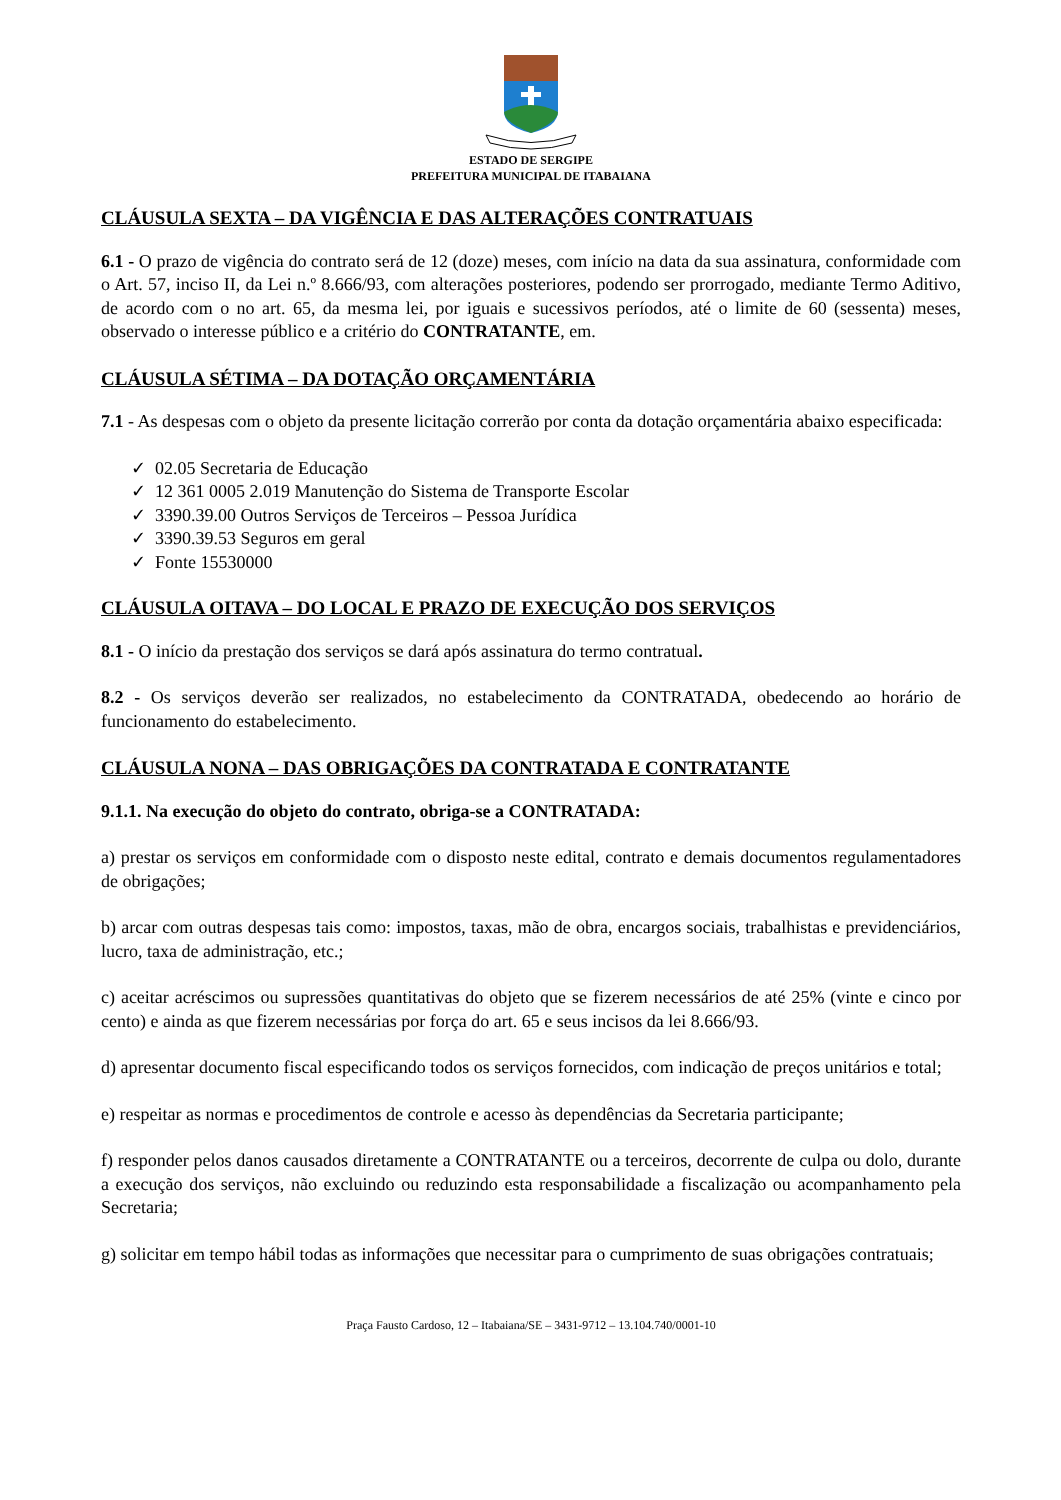ESTADO DE SERGIPE
PREFEITURA MUNICIPAL DE ITABAIANA
CLÁUSULA SEXTA – DA VIGÊNCIA E DAS ALTERAÇÕES CONTRATUAIS
6.1 - O prazo de vigência do contrato será de 12 (doze) meses, com início na data da sua assinatura, conformidade com o Art. 57, inciso II, da Lei n.º 8.666/93, com alterações posteriores, podendo ser prorrogado, mediante Termo Aditivo, de acordo com o no art. 65, da mesma lei, por iguais e sucessivos períodos, até o limite de 60 (sessenta) meses, observado o interesse público e a critério do CONTRATANTE, em.
CLÁUSULA SÉTIMA – DA DOTAÇÃO ORÇAMENTÁRIA
7.1 - As despesas com o objeto da presente licitação correrão por conta da dotação orçamentária abaixo especificada:
✓ 02.05 Secretaria de Educação
✓ 12 361 0005 2.019 Manutenção do Sistema de Transporte Escolar
✓ 3390.39.00 Outros Serviços de Terceiros – Pessoa Jurídica
✓ 3390.39.53 Seguros em geral
✓ Fonte 15530000
CLÁUSULA OITAVA – DO LOCAL E PRAZO DE EXECUÇÃO DOS SERVIÇOS
8.1 - O início da prestação dos serviços se dará após assinatura do termo contratual.
8.2 - Os serviços deverão ser realizados, no estabelecimento da CONTRATADA, obedecendo ao horário de funcionamento do estabelecimento.
CLÁUSULA NONA – DAS OBRIGAÇÕES DA CONTRATADA E CONTRATANTE
9.1.1. Na execução do objeto do contrato, obriga-se a CONTRATADA:
a) prestar os serviços em conformidade com o disposto neste edital, contrato e demais documentos regulamentadores de obrigações;
b) arcar com outras despesas tais como: impostos, taxas, mão de obra, encargos sociais, trabalhistas e previdenciários, lucro, taxa de administração, etc.;
c) aceitar acréscimos ou supressões quantitativas do objeto que se fizerem necessários de até 25% (vinte e cinco por cento) e ainda as que fizerem necessárias por força do art. 65 e seus incisos da lei 8.666/93.
d) apresentar documento fiscal especificando todos os serviços fornecidos, com indicação de preços unitários e total;
e) respeitar as normas e procedimentos de controle e acesso às dependências da Secretaria participante;
f) responder pelos danos causados diretamente a CONTRATANTE ou a terceiros, decorrente de culpa ou dolo, durante a execução dos serviços, não excluindo ou reduzindo esta responsabilidade a fiscalização ou acompanhamento pela Secretaria;
g) solicitar em tempo hábil todas as informações que necessitar para o cumprimento de suas obrigações contratuais;
Praça Fausto Cardoso, 12 – Itabaiana/SE – 3431-9712 – 13.104.740/0001-10